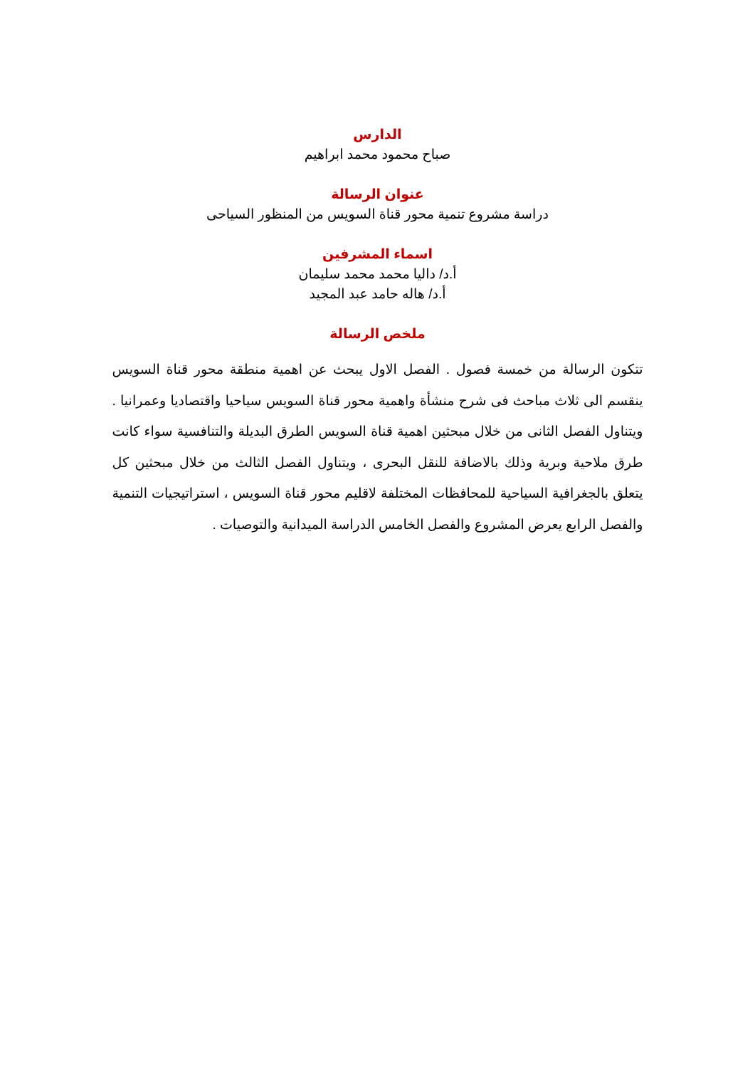الدارس
صباح محمود محمد ابراهيم
عنوان الرسالة
دراسة مشروع تنمية محور قناة السويس من المنظور السياحى
اسماء المشرفين
أ.د/ داليا محمد محمد سليمان
أ.د/ هاله حامد عبد المجيد
ملخص الرسالة
تتكون الرسالة من خمسة فصول . الفصل الاول يبحث عن اهمية منطقة محور قناة السويس ينقسم الى ثلاث مباحث فى شرح منشأة واهمية محور قناة السويس سياحيا واقتصاديا وعمرانيا . ويتناول الفصل الثانى من خلال مبحثين اهمية قناة السويس الطرق البديلة والتنافسية سواء كانت طرق ملاحية وبرية وذلك بالاضافة للنقل البحرى ، ويتناول الفصل الثالث من خلال مبحثين كل يتعلق بالجغرافية السياحية للمحافظات المختلفة لاقليم محور قناة السويس ، استراتيجيات التنمية والفصل الرابع يعرض المشروع والفصل الخامس الدراسة الميدانية والتوصيات .